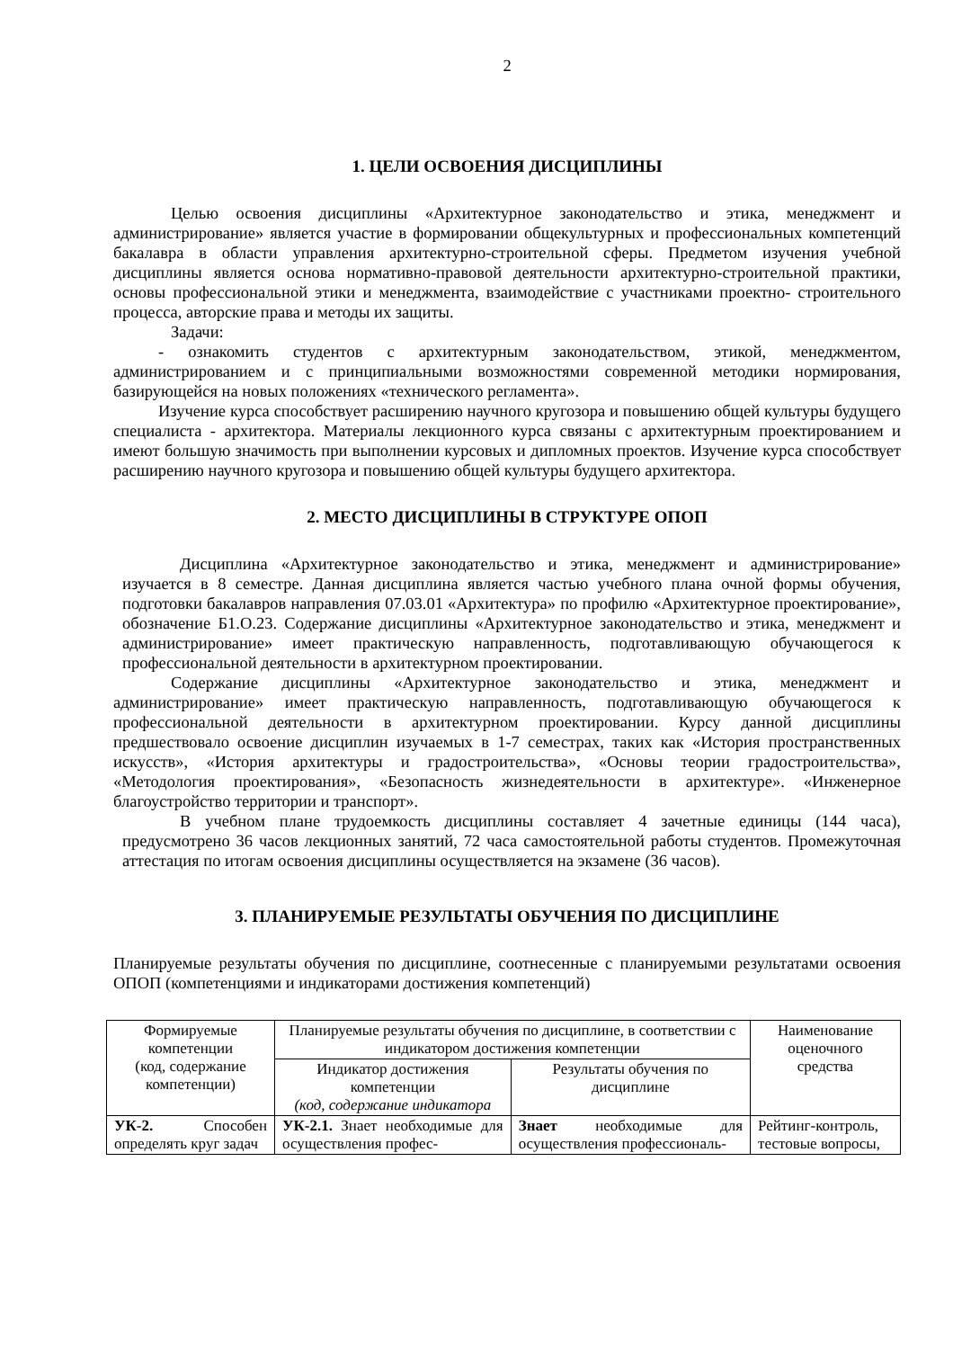2
1. ЦЕЛИ ОСВОЕНИЯ ДИСЦИПЛИНЫ
Целью освоения дисциплины «Архитектурное законодательство и этика, менеджмент и администрирование» является участие в формировании общекультурных и профессиональных компетенций бакалавра в области управления архитектурно-строительной сферы. Предметом изучения учебной дисциплины является основа нормативно-правовой деятельности архитектурно-строительной практики, основы профессиональной этики и менеджмента, взаимодействие с участниками проектно- строительного процесса, авторские права и методы их защиты.
Задачи:
- ознакомить студентов с архитектурным законодательством, этикой, менеджментом, администрированием и с принципиальными возможностями современной методики нормирования, базирующейся на новых положениях «технического регламента».
Изучение курса способствует расширению научного кругозора и повышению общей культуры будущего специалиста - архитектора. Материалы лекционного курса связаны с архитектурным проектированием и имеют большую значимость при выполнении курсовых и дипломных проектов. Изучение курса способствует расширению научного кругозора и повышению общей культуры будущего архитектора.
2. МЕСТО ДИСЦИПЛИНЫ В СТРУКТУРЕ ОПОП
Дисциплина «Архитектурное законодательство и этика, менеджмент и администрирование» изучается в 8 семестре. Данная дисциплина является частью учебного плана очной формы обучения, подготовки бакалавров направления 07.03.01 «Архитектура» по профилю «Архитектурное проектирование», обозначение Б1.О.23. Содержание дисциплины «Архитектурное законодательство и этика, менеджмент и администрирование» имеет практическую направленность, подготавливающую обучающегося к профессиональной деятельности в архитектурном проектировании.
Содержание дисциплины «Архитектурное законодательство и этика, менеджмент и администрирование» имеет практическую направленность, подготавливающую обучающегося к профессиональной деятельности в архитектурном проектировании. Курсу данной дисциплины предшествовало освоение дисциплин изучаемых в 1-7 семестрах, таких как «История пространственных искусств», «История архитектуры и градостроительства», «Основы теории градостроительства», «Методология проектирования», «Безопасность жизнедеятельности в архитектуре». «Инженерное благоустройство территории и транспорт».
В учебном плане трудоемкость дисциплины составляет 4 зачетные единицы (144 часа), предусмотрено 36 часов лекционных занятий, 72 часа самостоятельной работы студентов. Промежуточная аттестация по итогам освоения дисциплины осуществляется на экзамене (36 часов).
3. ПЛАНИРУЕМЫЕ РЕЗУЛЬТАТЫ ОБУЧЕНИЯ ПО ДИСЦИПЛИНЕ
Планируемые результаты обучения по дисциплине, соотнесенные с планируемыми результатами освоения ОПОП (компетенциями и индикаторами достижения компетенций)
| Формируемые компетенции (код, содержание компетенции) | Планируемые результаты обучения по дисциплине, в соответствии с индикатором достижения компетенции | | Наименование оценочного средства |
| --- | --- | --- | --- |
| | Индикатор достижения компетенции (код, содержание индикатора | Результаты обучения по дисциплине | |
| УК-2. Способен определять круг задач | УК-2.1. Знает необходимые для осуществления профес- | Знает необходимые для осуществления профессиональ- | Рейтинг-контроль, тестовые вопросы, |